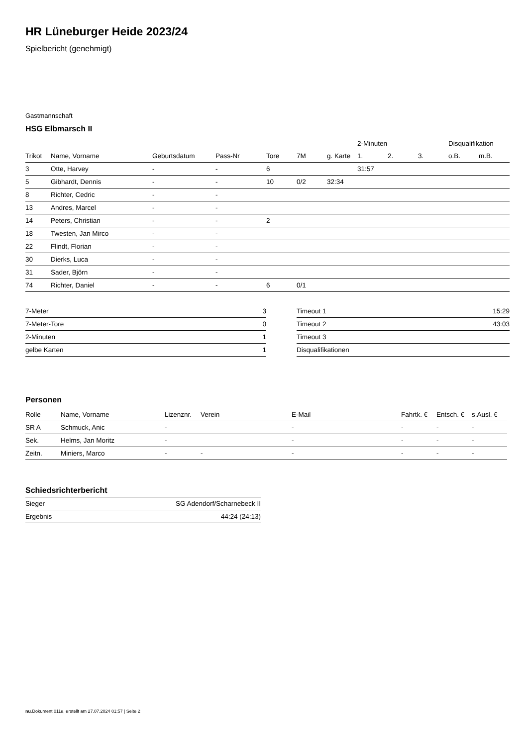HR Lüneburger Heide 2023/24
Spielbericht (genehmigt)
Gastmannschaft
HSG Elbmarsch II
| | | | | | | | 2-Minuten | | | Disqualifikation | |
| --- | --- | --- | --- | --- | --- | --- | --- | --- | --- | --- | --- |
| Trikot | Name, Vorname | Geburtsdatum | Pass-Nr | Tore | 7M | g. Karte | 1. | 2. | 3. | o.B. | m.B. |
| 3 | Otte, Harvey | - | - | 6 | | | 31:57 | | | | |
| 5 | Gibhardt, Dennis | - | - | 10 | 0/2 | 32:34 | | | | | |
| 8 | Richter, Cedric | - | - | | | | | | | | |
| 13 | Andres, Marcel | - | - | | | | | | | | |
| 14 | Peters, Christian | - | - | 2 | | | | | | | |
| 18 | Twesten, Jan Mirco | - | - | | | | | | | | |
| 22 | Flindt, Florian | - | - | | | | | | | | |
| 30 | Dierks, Luca | - | - | | | | | | | | |
| 31 | Sader, Björn | - | - | | | | | | | | |
| 74 | Richter, Daniel | - | - | 6 | 0/1 | | | | | | |
| 7-Meter | 3 |
| 7-Meter-Tore | 0 |
| 2-Minuten | 1 |
| gelbe Karten | 1 |
| Timeout 1 | 15:29 |
| Timeout 2 | 43:03 |
| Timeout 3 | |
| Disqualifikationen | |
Personen
| Rolle | Name, Vorname | Lizenznr. | Verein | E-Mail | Fahrtk. € | Entsch. € | s.Ausl. € |
| --- | --- | --- | --- | --- | --- | --- | --- |
| SR A | Schmuck, Anic | - | | - | - | - | - |
| Sek. | Helms, Jan Moritz | - | | - | - | - | - |
| Zeitn. | Miniers, Marco | - | - | - | - | - | - |
Schiedsrichterbericht
| Sieger | SG Adendorf/Scharnebeck II |
| Ergebnis | 44:24 (24:13) |
nu.Dokument 011e, erstellt am 27.07.2024 01:57 | Seite 2